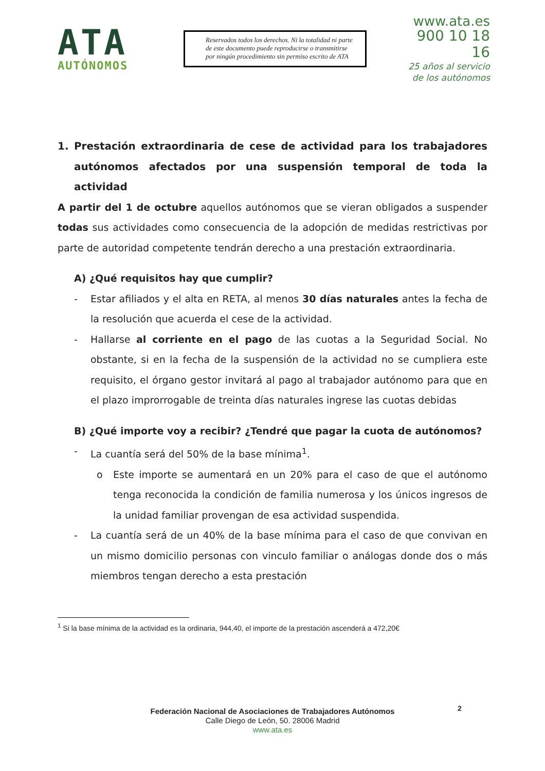ATA
AUTÓNOMOS
Reservados todos los derechos. Ni la totalidad ni parte de este documento puede reproducirse o transmitirse por ningún procedimiento sin permiso escrito de ATA
www.ata.es
900 10 18 16
25 años al servicio
de los autónomos
1. Prestación extraordinaria de cese de actividad para los trabajadores autónomos afectados por una suspensión temporal de toda la actividad
A partir del 1 de octubre aquellos autónomos que se vieran obligados a suspender todas sus actividades como consecuencia de la adopción de medidas restrictivas por parte de autoridad competente tendrán derecho a una prestación extraordinaria.
A) ¿Qué requisitos hay que cumplir?
- Estar afiliados y el alta en RETA, al menos 30 días naturales antes la fecha de la resolución que acuerda el cese de la actividad.
- Hallarse al corriente en el pago de las cuotas a la Seguridad Social. No obstante, si en la fecha de la suspensión de la actividad no se cumpliera este requisito, el órgano gestor invitará al pago al trabajador autónomo para que en el plazo improrrogable de treinta días naturales ingrese las cuotas debidas
B) ¿Qué importe voy a recibir? ¿Tendré que pagar la cuota de autónomos?
- La cuantía será del 50% de la base mínima<sup>1</sup>.
o Este importe se aumentará en un 20% para el caso de que el autónomo tenga reconocida la condición de familia numerosa y los únicos ingresos de la unidad familiar provengan de esa actividad suspendida.
- La cuantía será de un 40% de la base mínima para el caso de que convivan en un mismo domicilio personas con vinculo familiar o análogas donde dos o más miembros tengan derecho a esta prestación
<sup>1</sup> Si la base mínima de la actividad es la ordinaria, 944,40, el importe de la prestación ascenderá a 472,20€
2
Federación Nacional de Asociaciones de Trabajadores Autónomos
Calle Diego de León, 50. 28006 Madrid
www.ata.es